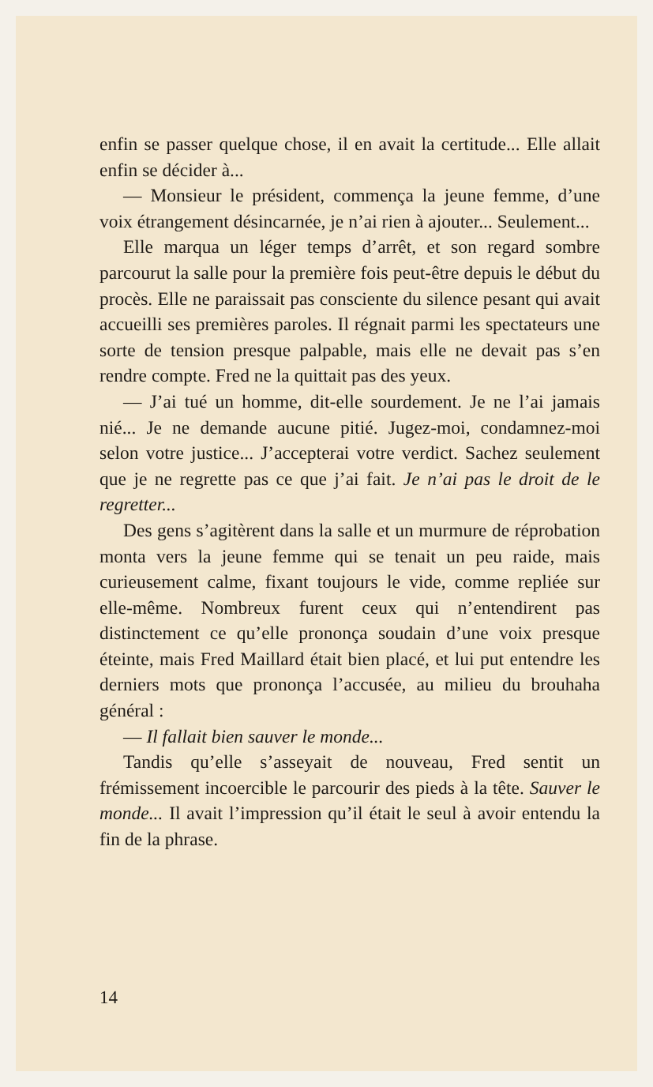enfin se passer quelque chose, il en avait la certitude... Elle allait enfin se décider à...
— Monsieur le président, commença la jeune femme, d’une voix étrangement désincarnée, je n’ai rien à ajouter... Seulement...
Elle marqua un léger temps d’arrêt, et son regard sombre parcourut la salle pour la première fois peut-être depuis le début du procès. Elle ne paraissait pas consciente du silence pesant qui avait accueilli ses premières paroles. Il régnait parmi les spectateurs une sorte de tension presque palpable, mais elle ne devait pas s’en rendre compte. Fred ne la quittait pas des yeux.
— J’ai tué un homme, dit-elle sourdement. Je ne l’ai jamais nié... Je ne demande aucune pitié. Jugez-moi, condamnez-moi selon votre justice... J’accepterai votre verdict. Sachez seulement que je ne regrette pas ce que j’ai fait. Je n’ai pas le droit de le regretter...
Des gens s’agitèrent dans la salle et un murmure de réprobation monta vers la jeune femme qui se tenait un peu raide, mais curieusement calme, fixant toujours le vide, comme repliée sur elle-même. Nombreux furent ceux qui n’entendirent pas distinctement ce qu’elle prononça soudain d’une voix presque éteinte, mais Fred Maillard était bien placé, et lui put entendre les derniers mots que prononça l’accusée, au milieu du brouhaha général :
— Il fallait bien sauver le monde...
Tandis qu’elle s’asseyait de nouveau, Fred sentit un frémissement incoercible le parcourir des pieds à la tête. Sauver le monde... Il avait l’impression qu’il était le seul à avoir entendu la fin de la phrase.
14